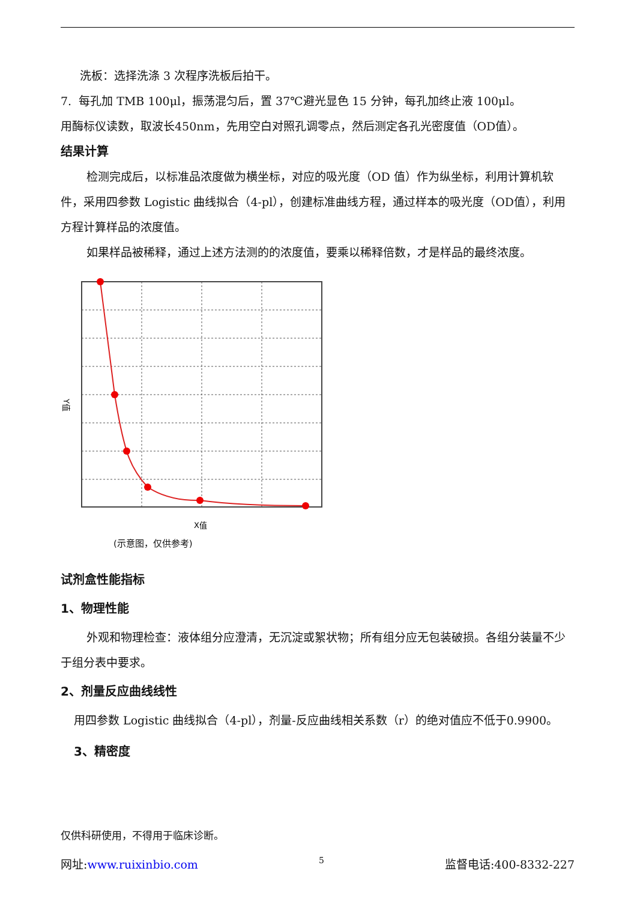洗板：选择洗涤 3 次程序洗板后拍干。
7. 每孔加 TMB 100μl，振荡混匀后，置 37℃避光显色 15 分钟，每孔加终止液 100μl。
用酶标仪读数，取波长450nm，先用空白对照孔调零点，然后测定各孔光密度值（OD值）。
结果计算
检测完成后，以标准品浓度做为横坐标，对应的吸光度（OD 值）作为纵坐标，利用计算机软件，采用四参数 Logistic 曲线拟合（4-pl），创建标准曲线方程，通过样本的吸光度（OD值），利用方程计算样品的浓度值。
如果样品被稀释，通过上述方法测的的浓度值，要乘以稀释倍数，才是样品的最终浓度。
X值
Y值
(示意图，仅供参考)
试剂盒性能指标
1、物理性能
外观和物理检查：液体组分应澄清，无沉淀或絮状物；所有组分应无包装破损。各组分装量不少于组分表中要求。
2、剂量反应曲线线性
用四参数 Logistic 曲线拟合（4-pl），剂量-反应曲线相关系数（r）的绝对值应不低于0.9900。
3、精密度
仅供科研使用，不得用于临床诊断。
网址:www.ruixinbio.com 5 监督电话:400-8332-227